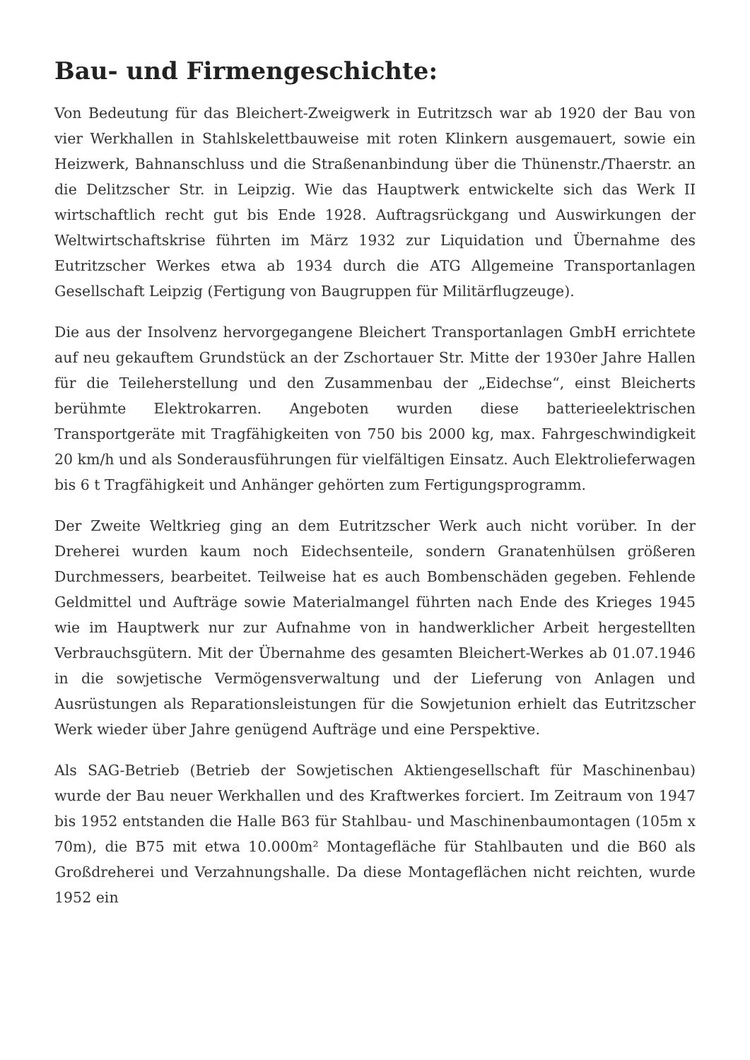Bau- und Firmengeschichte:
Von Bedeutung für das Bleichert-Zweigwerk in Eutritzsch war ab 1920 der Bau von vier Werkhallen in Stahlskelettbauweise mit roten Klinkern ausgemauert, sowie ein Heizwerk, Bahnanschluss und die Straßenanbindung über die Thünenstr./Thaerstr. an die Delitzscher Str. in Leipzig. Wie das Hauptwerk entwickelte sich das Werk II wirtschaftlich recht gut bis Ende 1928. Auftragsrückgang und Auswirkungen der Weltwirtschaftskrise führten im März 1932 zur Liquidation und Übernahme des Eutritzscher Werkes etwa ab 1934 durch die ATG Allgemeine Transportanlagen Gesellschaft Leipzig (Fertigung von Baugruppen für Militärflugzeuge).
Die aus der Insolvenz hervorgegangene Bleichert Transportanlagen GmbH errichtete auf neu gekauftem Grundstück an der Zschortauer Str. Mitte der 1930er Jahre Hallen für die Teileherstellung und den Zusammenbau der „Eidechse“, einst Bleicherts berühmte Elektrokarren. Angeboten wurden diese batterieelektrischen Transportgeräte mit Tragfähigkeiten von 750 bis 2000 kg, max. Fahrgeschwindigkeit 20 km/h und als Sonderausführungen für vielfältigen Einsatz. Auch Elektrolieferwagen bis 6 t Tragfähigkeit und Anhänger gehörten zum Fertigungsprogramm.
Der Zweite Weltkrieg ging an dem Eutritzscher Werk auch nicht vorüber. In der Dreherei wurden kaum noch Eidechsenteile, sondern Granatenhülsen größeren Durchmessers, bearbeitet. Teilweise hat es auch Bombenschäden gegeben. Fehlende Geldmittel und Aufträge sowie Materialmangel führten nach Ende des Krieges 1945 wie im Hauptwerk nur zur Aufnahme von in handwerklicher Arbeit hergestellten Verbrauchsgütern. Mit der Übernahme des gesamten Bleichert-Werkes ab 01.07.1946 in die sowjetische Vermögensverwaltung und der Lieferung von Anlagen und Ausrüstungen als Reparationsleistungen für die Sowjetunion erhielt das Eutritzscher Werk wieder über Jahre genügend Aufträge und eine Perspektive.
Als SAG-Betrieb (Betrieb der Sowjetischen Aktiengesellschaft für Maschinenbau) wurde der Bau neuer Werkhallen und des Kraftwerkes forciert. Im Zeitraum von 1947 bis 1952 entstanden die Halle B63 für Stahlbau- und Maschinenbaumontagen (105m x 70m), die B75 mit etwa 10.000m² Montagefläche für Stahlbauten und die B60 als Großdreherei und Verzahnungshalle. Da diese Montageflächen nicht reichten, wurde 1952 ein